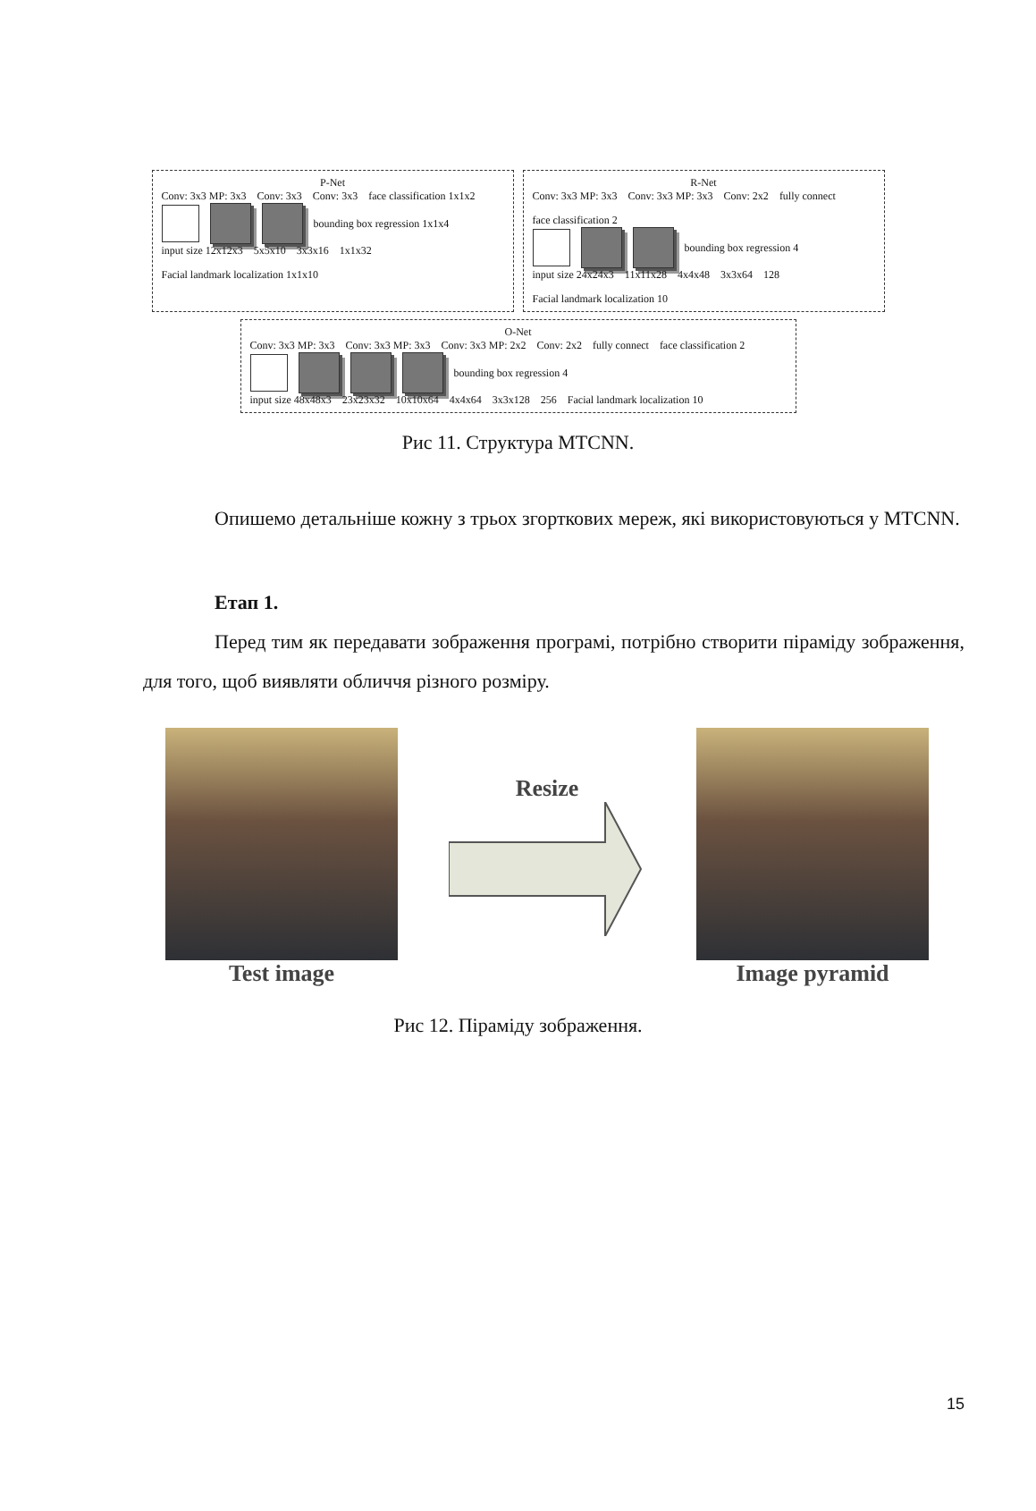P-Net
Conv: 3x3 MP: 3x3 Conv: 3x3 Conv: 3x3 face classification 1x1x2
bounding box regression 1x1x4
input size 12x12x3 5x5x10 3x3x16 1x1x32 Facial landmark localization 1x1x10
R-Net
Conv: 3x3 MP: 3x3 Conv: 3x3 MP: 3x3 Conv: 2x2 fully connect face classification 2
bounding box regression 4
input size 24x24x3 11x11x28 4x4x48 3x3x64 128 Facial landmark localization 10
O-Net
Conv: 3x3 MP: 3x3 Conv: 3x3 MP: 3x3 Conv: 3x3 MP: 2x2 Conv: 2x2 fully connect face classification 2
bounding box regression 4
input size 48x48x3 23x23x32 10x10x64 4x4x64 3x3x128 256 Facial landmark localization 10
Рис 11. Структура MTCNN.
Опишемо детальніше кожну з трьох згорткових мереж, які використовуються у MTCNN.
Етап 1.
Перед тим як передавати зображення програмі, потрібно створити піраміду зображення, для того, щоб виявляти обличчя різного розміру.
Test image Resize Image pyramid
Рис 12. Піраміду зображення.
15